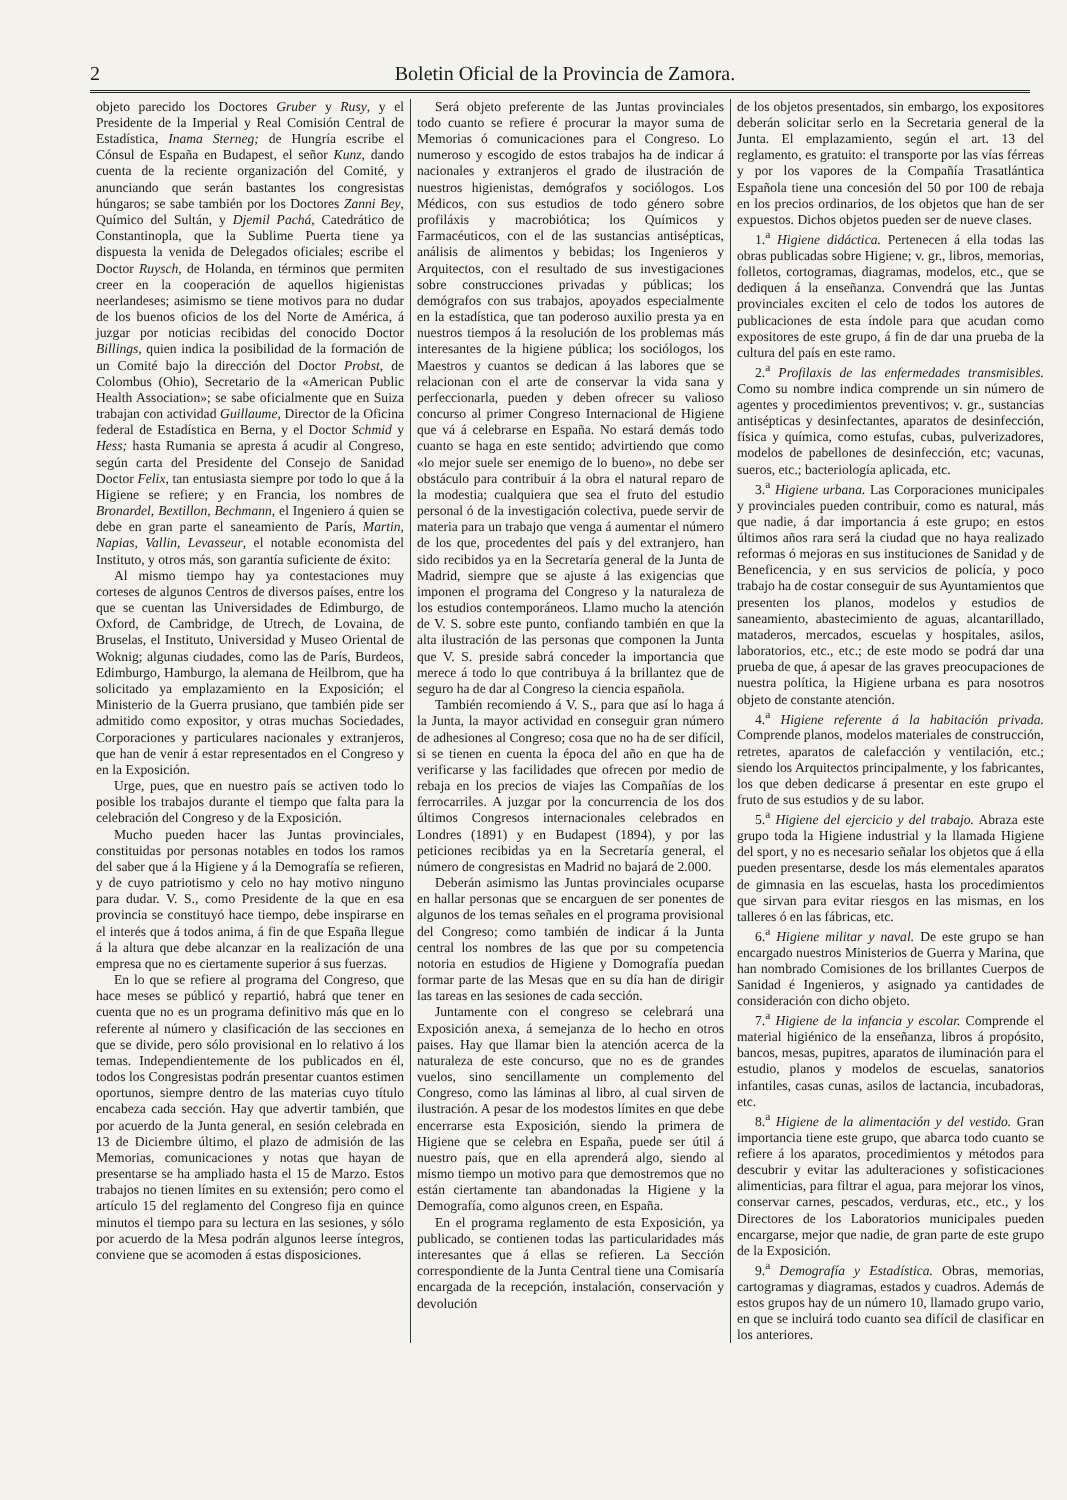2 Boletin Oficial de la Provincia de Zamora.
objeto parecido los Doctores Gruber y Rusy, y el Presidente de la Imperial y Real Comisión Central de Estadística, Inama Sterneg; de Hungría escribe el Cónsul de España en Budapest, el señor Kunz, dando cuenta de la reciente organización del Comité, y anunciando que serán bastantes los congresistas húngaros; se sabe también por los Doctores Zanni Bey, Químico del Sultán, y Djemil Pachá, Catedrático de Constantinopla, que la Sublime Puerta tiene ya dispuesta la venida de Delegados oficiales; escribe el Doctor Ruysch, de Holanda, en términos que permiten creer en la cooperación de aquellos higienistas neerlandeses; asimismo se tiene motivos para no dudar de los buenos oficios de los del Norte de América, á juzgar por noticias recibidas del conocido Doctor Billings, quien indica la posibilidad de la formación de un Comité bajo la dirección del Doctor Probst, de Colombus (Ohio), Secretario de la «American Public Health Association»; se sabe oficialmente que en Suiza trabajan con actividad Guillaume, Director de la Oficina federal de Estadística en Berna, y el Doctor Schmid y Hess; hasta Rumania se apresta á acudir al Congreso, según carta del Presidente del Consejo de Sanidad Doctor Felix, tan entusiasta siempre por todo lo que á la Higiene se refiere; y en Francia, los nombres de Bronardel, Bextillon, Bechmann, el Ingeniero á quien se debe en gran parte el saneamiento de París, Martin, Napias, Vallin, Levasseur, el notable economista del Instituto, y otros más, son garantía suficiente de éxito:
Al mismo tiempo hay ya contestaciones muy corteses de algunos Centros de diversos países, entre los que se cuentan las Universidades de Edimburgo, de Oxford, de Cambridge, de Utrech, de Lovaina, de Bruselas, el Instituto, Universidad y Museo Oriental de Woknig; algunas ciudades, como las de París, Burdeos, Edimburgo, Hamburgo, la alemana de Heilbrom, que ha solicitado ya emplazamiento en la Exposición; el Ministerio de la Guerra prusiano, que también pide ser admitido como expositor, y otras muchas Sociedades, Corporaciones y particulares nacionales y extranjeros, que han de venir á estar representados en el Congreso y en la Exposición.
Urge, pues, que en nuestro país se activen todo lo posible los trabajos durante el tiempo que falta para la celebración del Congreso y de la Exposición.
Mucho pueden hacer las Juntas provinciales, constituidas por personas notables en todos los ramos del saber que á la Higiene y á la Demografía se refieren, y de cuyo patriotismo y celo no hay motivo ninguno para dudar. V. S., como Presidente de la que en esa provincia se constituyó hace tiempo, debe inspirarse en el interés que á todos anima, á fin de que España llegue á la altura que debe alcanzar en la realización de una empresa que no es ciertamente superior á sus fuerzas.
En lo que se refiere al programa del Congreso, que hace meses se públicó y repartió, habrá que tener en cuenta que no es un programa definitivo más que en lo referente al número y clasificación de las secciones en que se divide, pero sólo provisional en lo relativo á los temas. Independientemente de los publicados en él, todos los Congresistas podrán presentar cuantos estimen oportunos, siempre dentro de las materias cuyo título encabeza cada sección. Hay que advertir también, que por acuerdo de la Junta general, en sesión celebrada en 13 de Diciembre último, el plazo de admisión de las Memorias, comunicaciones y notas que hayan de presentarse se ha ampliado hasta el 15 de Marzo. Estos trabajos no tienen límites en su extensión; pero como el artículo 15 del reglamento del Congreso fija en quince minutos el tiempo para su lectura en las sesiones, y sólo por acuerdo de la Mesa podrán algunos leerse íntegros, conviene que se acomoden á estas disposiciones.
Será objeto preferente de las Juntas provinciales todo cuanto se refiere é procurar la mayor suma de Memorias ó comunicaciones para el Congreso. Lo numeroso y escogido de estos trabajos ha de indicar á nacionales y extranjeros el grado de ilustración de nuestros higienistas, demógrafos y sociólogos. Los Médicos, con sus estudios de todo género sobre profiláxis y macrobiótica; los Químicos y Farmacéuticos, con el de las sustancias antisépticas, análisis de alimentos y bebidas; los Ingenieros y Arquitectos, con el resultado de sus investigaciones sobre construcciones privadas y públicas; los demógrafos con sus trabajos, apoyados especialmente en la estadística, que tan poderoso auxilio presta ya en nuestros tiempos á la resolución de los problemas más interesantes de la higiene pública; los sociólogos, los Maestros y cuantos se dedican á las labores que se relacionan con el arte de conservar la vida sana y perfeccionarla, pueden y deben ofrecer su valioso concurso al primer Congreso Internacional de Higiene que vá á celebrarse en España. No estará demás todo cuanto se haga en este sentido; advirtiendo que como «lo mejor suele ser enemigo de lo bueno», no debe ser obstáculo para contribuir á la obra el natural reparo de la modestia; cualquiera que sea el fruto del estudio personal ó de la investigación colectiva, puede servir de materia para un trabajo que venga á aumentar el número de los que, procedentes del país y del extranjero, han sido recibidos ya en la Secretaría general de la Junta de Madrid, siempre que se ajuste á las exigencias que imponen el programa del Congreso y la naturaleza de los estudios contemporáneos. Llamo mucho la atención de V. S. sobre este punto, confiando también en que la alta ilustración de las personas que componen la Junta que V. S. preside sabrá conceder la importancia que merece á todo lo que contribuya á la brillantez que de seguro ha de dar al Congreso la ciencia española.
También recomiendo á V. S., para que así lo haga á la Junta, la mayor actividad en conseguir gran número de adhesiones al Congreso; cosa que no ha de ser difícil, si se tienen en cuenta la época del año en que ha de verificarse y las facilidades que ofrecen por medio de rebaja en los precios de viajes las Compañías de los ferrocarriles. A juzgar por la concurrencia de los dos últimos Congresos internacionales celebrados en Londres (1891) y en Budapest (1894), y por las peticiones recibidas ya en la Secretaría general, el número de congresistas en Madrid no bajará de 2.000.
Deberán asimismo las Juntas provinciales ocuparse en hallar personas que se encarguen de ser ponentes de algunos de los temas señales en el programa provisional del Congreso; como también de indicar á la Junta central los nombres de las que por su competencia notoria en estudios de Higiene y Domografía puedan formar parte de las Mesas que en su día han de dirigir las tareas en las sesiones de cada sección.
Juntamente con el congreso se celebrará una Exposición anexa, á semejanza de lo hecho en otros paises. Hay que llamar bien la atención acerca de la naturaleza de este concurso, que no es de grandes vuelos, sino sencillamente un complemento del Congreso, como las láminas al libro, al cual sirven de ilustración. A pesar de los modestos límites en que debe encerrarse esta Exposición, siendo la primera de Higiene que se celebra en España, puede ser útil á nuestro país, que en ella aprenderá algo, siendo al mismo tiempo un motivo para que demostremos que no están ciertamente tan abandonadas la Higiene y la Demografía, como algunos creen, en España.
En el programa reglamento de esta Exposición, ya publicado, se contienen todas las particularidades más interesantes que á ellas se refieren. La Sección correspondiente de la Junta Central tiene una Comisaría encargada de la recepción, instalación, conservación y devolución
de los objetos presentados, sin embargo, los expositores deberán solicitar serlo en la Secretaria general de la Junta. El emplazamiento, según el art. 13 del reglamento, es gratuito: el transporte por las vías férreas y por los vapores de la Compañía Trasatlántica Española tiene una concesión del 50 por 100 de rebaja en los precios ordinarios, de los objetos que han de ser expuestos. Dichos objetos pueden ser de nueve clases.
1.<sup>a</sup> Higiene didáctica. Pertenecen á ella todas las obras publicadas sobre Higiene; v. gr., libros, memorias, folletos, cortogramas, diagramas, modelos, etc., que se dediquen á la enseñanza. Convendrá que las Juntas provinciales exciten el celo de todos los autores de publicaciones de esta índole para que acudan como expositores de este grupo, á fin de dar una prueba de la cultura del país en este ramo.
2.<sup>a</sup> Profilaxis de las enfermedades transmisibles. Como su nombre indica comprende un sin número de agentes y procedimientos preventivos; v. gr., sustancias antisépticas y desinfectantes, aparatos de desinfección, física y química, como estufas, cubas, pulverizadores, modelos de pabellones de desinfección, etc; vacunas, sueros, etc.; bacteriología aplicada, etc.
3.<sup>a</sup> Higiene urbana. Las Corporaciones municipales y provinciales pueden contribuir, como es natural, más que nadie, á dar importancia á este grupo; en estos últimos años rara será la ciudad que no haya realizado reformas ó mejoras en sus instituciones de Sanidad y de Beneficencia, y en sus servicios de policía, y poco trabajo ha de costar conseguir de sus Ayuntamientos que presenten los planos, modelos y estudios de saneamiento, abastecimiento de aguas, alcantarillado, mataderos, mercados, escuelas y hospitales, asilos, laboratorios, etc., etc.; de este modo se podrá dar una prueba de que, á apesar de las graves preocupaciones de nuestra política, la Higiene urbana es para nosotros objeto de constante atención.
4.<sup>a</sup> Higiene referente á la habitación privada. Comprende planos, modelos materiales de construcción, retretes, aparatos de calefacción y ventilación, etc.; siendo los Arquitectos principalmente, y los fabricantes, los que deben dedicarse á presentar en este grupo el fruto de sus estudios y de su labor.
5.<sup>a</sup> Higiene del ejercicio y del trabajo. Abraza este grupo toda la Higiene industrial y la llamada Higiene del sport, y no es necesario señalar los objetos que á ella pueden presentarse, desde los más elementales aparatos de gimnasia en las escuelas, hasta los procedimientos que sirvan para evitar riesgos en las mismas, en los talleres ó en las fábricas, etc.
6.<sup>a</sup> Higiene militar y naval. De este grupo se han encargado nuestros Ministerios de Guerra y Marina, que han nombrado Comisiones de los brillantes Cuerpos de Sanidad é Ingenieros, y asignado ya cantidades de consideración con dicho objeto.
7.<sup>a</sup> Higiene de la infancia y escolar. Comprende el material higiénico de la enseñanza, libros á propósito, bancos, mesas, pupitres, aparatos de iluminación para el estudio, planos y modelos de escuelas, sanatorios infantiles, casas cunas, asilos de lactancia, incubadoras, etc.
8.<sup>a</sup> Higiene de la alimentación y del vestido. Gran importancia tiene este grupo, que abarca todo cuanto se refiere á los aparatos, procedimientos y métodos para descubrir y evitar las adulteraciones y sofisticaciones alimenticias, para filtrar el agua, para mejorar los vinos, conservar carnes, pescados, verduras, etc., etc., y los Directores de los Laboratorios municipales pueden encargarse, mejor que nadie, de gran parte de este grupo de la Exposición.
9.<sup>a</sup> Demografía y Estadística. Obras, memorias, cartogramas y diagramas, estados y cuadros. Además de estos grupos hay de un número 10, llamado grupo vario, en que se incluirá todo cuanto sea difícil de clasificar en los anteriores.